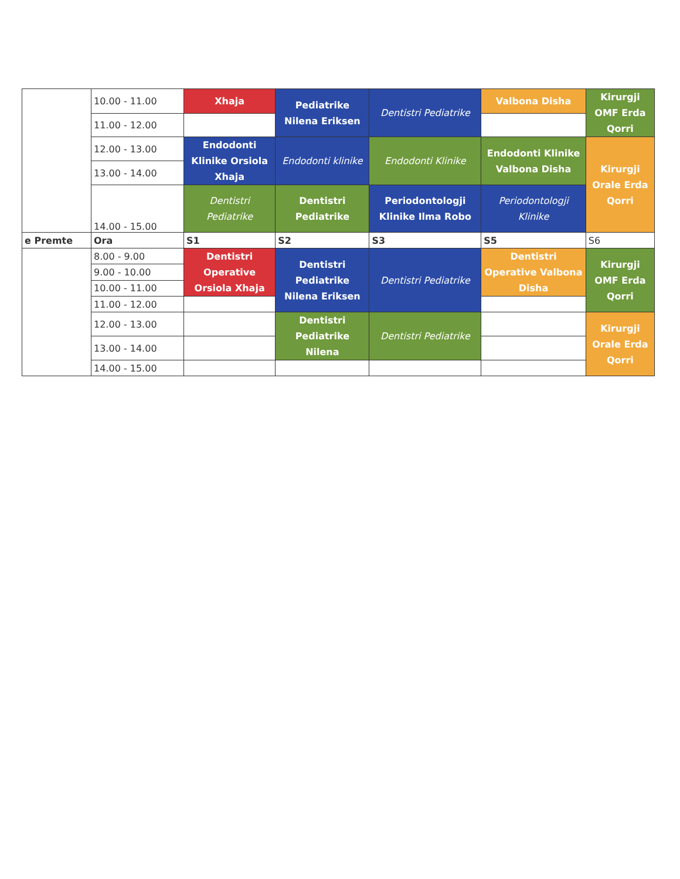| | 10.00 - 11.00 | Xhaja | Pediatrike Nilena Eriksen | Dentistri Pediatrike | Valbona Disha | Kirurgji OMF Erda Qorri |
| | 11.00 - 12.00 | | | | | |
| | 12.00 - 13.00 | Endodonti Klinike Orsiola Xhaja | Endodonti klinike | Endodonti Klinike | Endodonti Klinike Valbona Disha | Kirurgji Orale Erda Qorri |
| | 13.00 - 14.00 | | | | | |
| | 14.00 - 15.00 | Dentistri Pediatrike | Dentistri Pediatrike | Periodontologji Klinike Ilma Robo | Periodontologji Klinike | |
| e Premte | Ora | S1 | S2 | S3 | S5 | S6 |
| | 8.00 - 9.00 | Dentistri Operative Orsiola Xhaja | Dentistri Pediatrike Nilena Eriksen | Dentistri Pediatrike | Dentistri Operative Valbona Disha | Kirurgji OMF Erda Qorri |
| | 9.00 - 10.00 | | | | | |
| | 10.00 - 11.00 | | | | | |
| | 11.00 - 12.00 | | | | | |
| | 12.00 - 13.00 | | Dentistri Pediatrike Nilena | Dentistri Pediatrike | | Kirurgji Orale Erda Qorri |
| | 13.00 - 14.00 | | | | | |
| | 14.00 - 15.00 | | | | | |